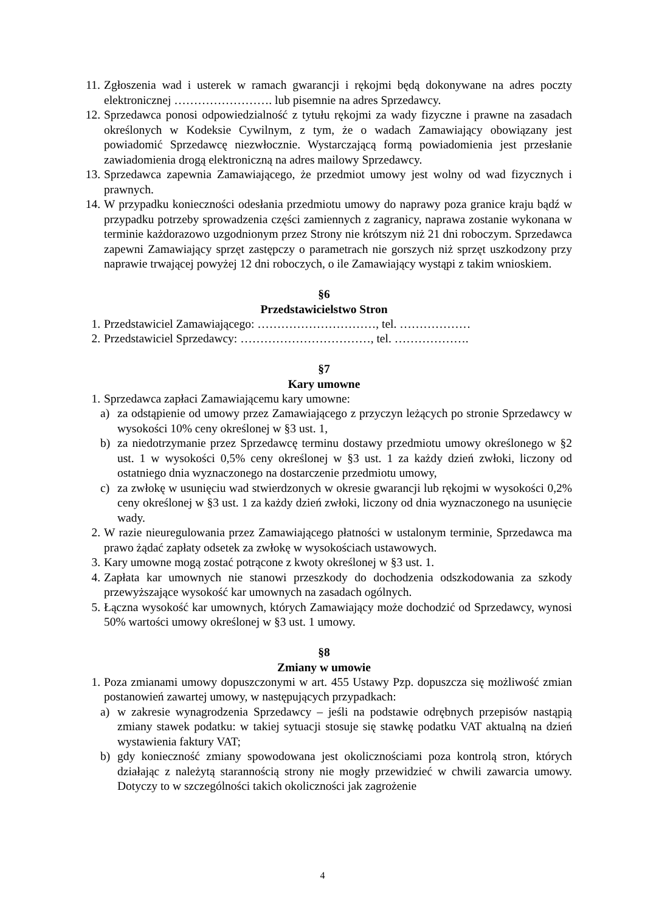11. Zgłoszenia wad i usterek w ramach gwarancji i rękojmi będą dokonywane na adres poczty elektronicznej ……………………. lub pisemnie na adres Sprzedawcy.
12. Sprzedawca ponosi odpowiedzialność z tytułu rękojmi za wady fizyczne i prawne na zasadach określonych w Kodeksie Cywilnym, z tym, że o wadach Zamawiający obowiązany jest powiadomić Sprzedawcę niezwłocznie. Wystarczającą formą powiadomienia jest przesłanie zawiadomienia drogą elektroniczną na adres mailowy Sprzedawcy.
13. Sprzedawca zapewnia Zamawiającego, że przedmiot umowy jest wolny od wad fizycznych i prawnych.
14. W przypadku konieczności odesłania przedmiotu umowy do naprawy poza granice kraju bądź w przypadku potrzeby sprowadzenia części zamiennych z zagranicy, naprawa zostanie wykonana w terminie każdorazowo uzgodnionym przez Strony nie krótszym niż 21 dni roboczym. Sprzedawca zapewni Zamawiający sprzęt zastępczy o parametrach nie gorszych niż sprzęt uszkodzony przy naprawie trwającej powyżej 12 dni roboczych, o ile Zamawiający wystąpi z takim wnioskiem.
§6
Przedstawicielstwo Stron
1. Przedstawiciel Zamawiającego: …………………………, tel. ………………
2. Przedstawiciel Sprzedawcy: ……………………………, tel. ……………….
§7
Kary umowne
1. Sprzedawca zapłaci Zamawiającemu kary umowne:
a) za odstąpienie od umowy przez Zamawiającego z przyczyn leżących po stronie Sprzedawcy w wysokości 10% ceny określonej w §3 ust. 1,
b) za niedotrzymanie przez Sprzedawcę terminu dostawy przedmiotu umowy określonego w §2 ust. 1 w wysokości 0,5% ceny określonej w §3 ust. 1 za każdy dzień zwłoki, liczony od ostatniego dnia wyznaczonego na dostarczenie przedmiotu umowy,
c) za zwłokę w usunięciu wad stwierdzonych w okresie gwarancji lub rękojmi w wysokości 0,2% ceny określonej w §3 ust. 1 za każdy dzień zwłoki, liczony od dnia wyznaczonego na usunięcie wady.
2. W razie nieuregulowania przez Zamawiającego płatności w ustalonym terminie, Sprzedawca ma prawo żądać zapłaty odsetek za zwłokę w wysokościach ustawowych.
3. Kary umowne mogą zostać potrącone z kwoty określonej w §3 ust. 1.
4. Zapłata kar umownych nie stanowi przeszkody do dochodzenia odszkodowania za szkody przewyższające wysokość kar umownych na zasadach ogólnych.
5. Łączna wysokość kar umownych, których Zamawiający może dochodzić od Sprzedawcy, wynosi 50% wartości umowy określonej w §3 ust. 1 umowy.
§8
Zmiany w umowie
1. Poza zmianami umowy dopuszczonymi w art. 455 Ustawy Pzp. dopuszcza się możliwość zmian postanowień zawartej umowy, w następujących przypadkach:
a) w zakresie wynagrodzenia Sprzedawcy – jeśli na podstawie odrębnych przepisów nastąpią zmiany stawek podatku: w takiej sytuacji stosuje się stawkę podatku VAT aktualną na dzień wystawienia faktury VAT;
b) gdy konieczność zmiany spowodowana jest okolicznościami poza kontrolą stron, których działając z należytą starannością strony nie mogły przewidzieć w chwili zawarcia umowy. Dotyczy to w szczególności takich okoliczności jak zagrożenie
4